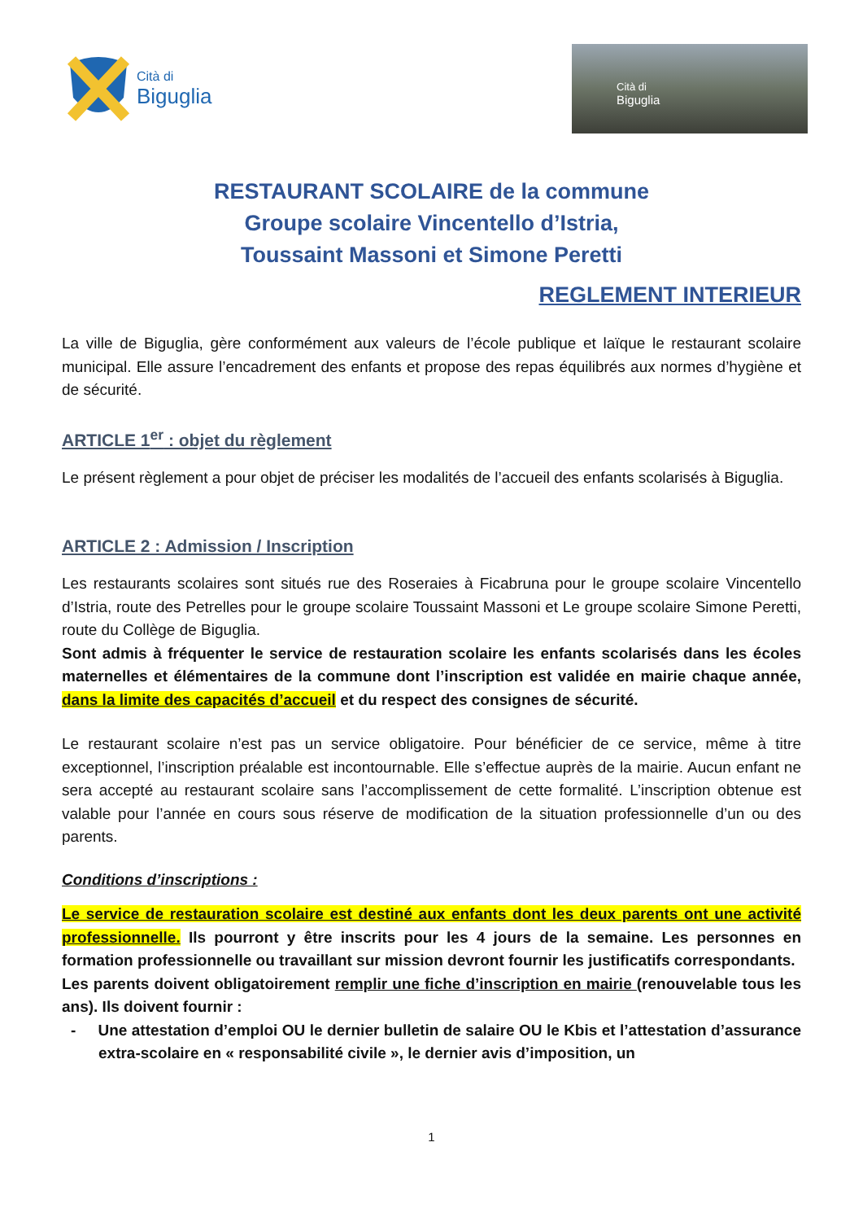Cità di
Biguglia
Cità di
Biguglia
RESTAURANT SCOLAIRE de la commune
Groupe scolaire Vincentello d’Istria,
Toussaint Massoni et Simone Peretti
REGLEMENT INTERIEUR
La ville de Biguglia, gère conformément aux valeurs de l’école publique et laïque le restaurant scolaire municipal. Elle assure l’encadrement des enfants et propose des repas équilibrés aux normes d’hygiène et de sécurité.
ARTICLE 1<sup>er</sup> : objet du règlement
Le présent règlement a pour objet de préciser les modalités de l’accueil des enfants scolarisés à Biguglia.
ARTICLE 2 : Admission / Inscription
Les restaurants scolaires sont situés rue des Roseraies à Ficabruna pour le groupe scolaire Vincentello d’Istria, route des Petrelles pour le groupe scolaire Toussaint Massoni et Le groupe scolaire Simone Peretti, route du Collège de Biguglia.
Sont admis à fréquenter le service de restauration scolaire les enfants scolarisés dans les écoles maternelles et élémentaires de la commune dont l’inscription est validée en mairie chaque année, dans la limite des capacités d’accueil et du respect des consignes de sécurité.
Le restaurant scolaire n’est pas un service obligatoire. Pour bénéficier de ce service, même à titre exceptionnel, l’inscription préalable est incontournable. Elle s’effectue auprès de la mairie. Aucun enfant ne sera accepté au restaurant scolaire sans l’accomplissement de cette formalité. L’inscription obtenue est valable pour l’année en cours sous réserve de modification de la situation professionnelle d’un ou des parents.
Conditions d’inscriptions :
Le service de restauration scolaire est destiné aux enfants dont les deux parents ont une activité professionnelle. Ils pourront y être inscrits pour les 4 jours de la semaine. Les personnes en formation professionnelle ou travaillant sur mission devront fournir les justificatifs correspondants.
Les parents doivent obligatoirement remplir une fiche d’inscription en mairie (renouvelable tous les ans). Ils doivent fournir :
- Une attestation d’emploi OU le dernier bulletin de salaire OU le Kbis et l’attestation d’assurance extra-scolaire en « responsabilité civile », le dernier avis d’imposition, un
1